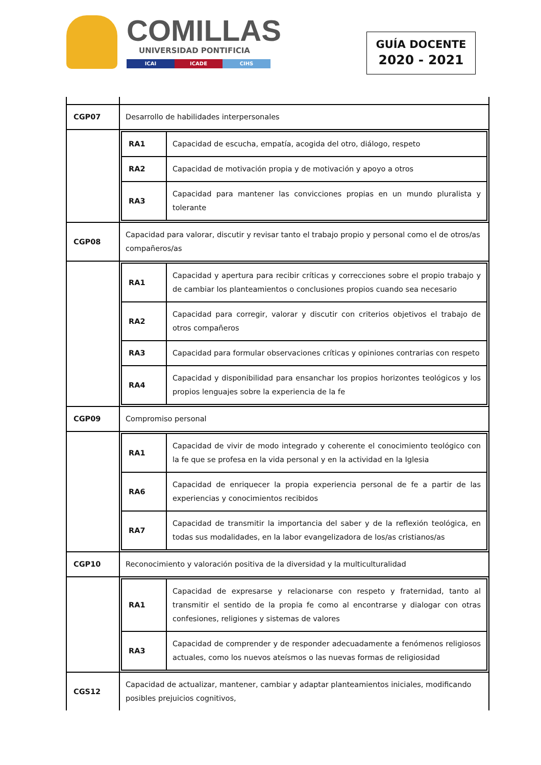COMILLAS
UNIVERSIDAD PONTIFICIA
ICAI ICADE CIHS
GUÍA DOCENTE
2020 - 2021
| CGP07 | Desarrollo de habilidades interpersonales |
| | / RA1 / Capacidad de escucha, empatía, acogida del otro, diálogo, respeto / / RA2 / Capacidad de motivación propia y de motivación y apoyo a otros / / RA3 / Capacidad para mantener las convicciones propias en un mundo pluralista y tolerante / |
| CGP08 | Capacidad para valorar, discutir y revisar tanto el trabajo propio y personal como el de otros/as compañeros/as |
| | / RA1 / Capacidad y apertura para recibir críticas y correcciones sobre el propio trabajo y de cambiar los planteamientos o conclusiones propios cuando sea necesario / / RA2 / Capacidad para corregir, valorar y discutir con criterios objetivos el trabajo de otros compañeros / / RA3 / Capacidad para formular observaciones críticas y opiniones contrarias con respeto / / RA4 / Capacidad y disponibilidad para ensanchar los propios horizontes teológicos y los propios lenguajes sobre la experiencia de la fe / |
| CGP09 | Compromiso personal |
| | / RA1 / Capacidad de vivir de modo integrado y coherente el conocimiento teológico con la fe que se profesa en la vida personal y en la actividad en la Iglesia / / RA6 / Capacidad de enriquecer la propia experiencia personal de fe a partir de las experiencias y conocimientos recibidos / / RA7 / Capacidad de transmitir la importancia del saber y de la reflexión teológica, en todas sus modalidades, en la labor evangelizadora de los/as cristianos/as / |
| CGP10 | Reconocimiento y valoración positiva de la diversidad y la multiculturalidad |
| | / RA1 / Capacidad de expresarse y relacionarse con respeto y fraternidad, tanto al transmitir el sentido de la propia fe como al encontrarse y dialogar con otras confesiones, religiones y sistemas de valores / / RA3 / Capacidad de comprender y de responder adecuadamente a fenómenos religiosos actuales, como los nuevos ateísmos o las nuevas formas de religiosidad / |
| CGS12 | Capacidad de actualizar, mantener, cambiar y adaptar planteamientos iniciales, modificando posibles prejuicios cognitivos, |